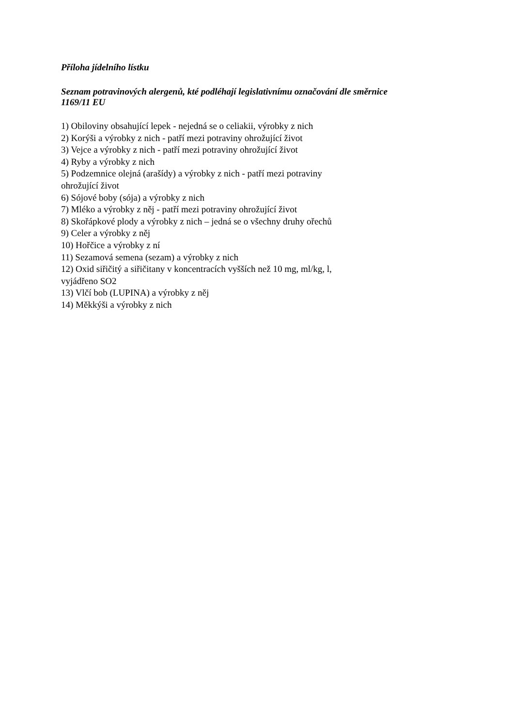Příloha jídelního lístku
Seznam potravinových alergenů, kté podléhají legislativnímu označování dle směrnice
1169/11 EU
1) Obiloviny obsahující lepek - nejedná se o celiakii, výrobky z nich
2) Korýši a výrobky z nich - patří mezi potraviny ohrožující život
3) Vejce a výrobky z nich - patří mezi potraviny ohrožující život
4) Ryby a výrobky z nich
5) Podzemnice olejná (arašídy) a výrobky z nich - patří mezi potraviny
ohrožující život
6) Sójové boby (sója) a výrobky z nich
7) Mléko a výrobky z něj - patří mezi potraviny ohrožující život
8) Skořápkové plody a výrobky z nich – jedná se o všechny druhy ořechů
9) Celer a výrobky z něj
10) Hořčice a výrobky z ní
11) Sezamová semena (sezam) a výrobky z nich
12) Oxid siřičitý a siřičitany v koncentracích vyšších než 10 mg, ml/kg, l,
vyjádřeno SO2
13) Vlčí bob (LUPINA) a výrobky z něj
14) Měkkýši a výrobky z nich